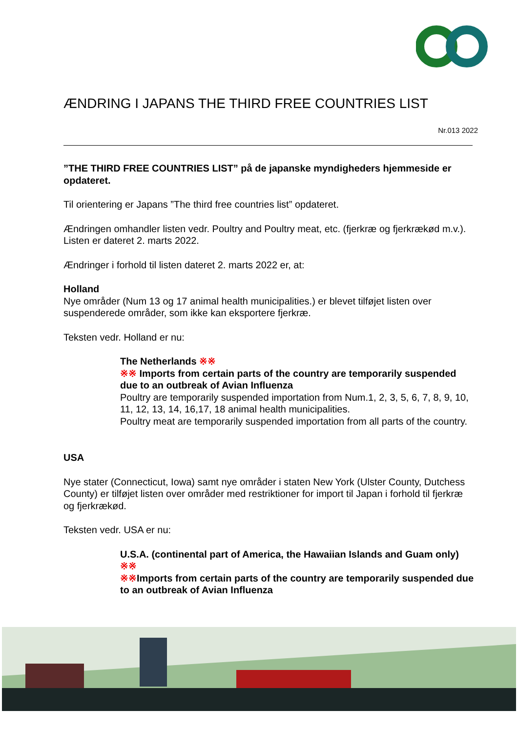ÆNDRING I JAPANS THE THIRD FREE COUNTRIES LIST
Nr.013 2022
”THE THIRD FREE COUNTRIES LIST” på de japanske myndigheders hjemmeside er opdateret.
Til orientering er Japans ”The third free countries list” opdateret.
Ændringen omhandler listen vedr. Poultry and Poultry meat, etc. (fjerkræ og fjerkrækød m.v.). Listen er dateret 2. marts 2022.
Ændringer i forhold til listen dateret 2. marts 2022 er, at:
Holland
Nye områder (Num 13 og 17 animal health municipalities.) er blevet tilføjet listen over suspenderede områder, som ikke kan eksportere fjerkræ.
Teksten vedr. Holland er nu:
The Netherlands ※※
※※ Imports from certain parts of the country are temporarily suspended due to an outbreak of Avian Influenza
Poultry are temporarily suspended importation from Num.1, 2, 3, 5, 6, 7, 8, 9, 10, 11, 12, 13, 14, 16,17, 18 animal health municipalities.
Poultry meat are temporarily suspended importation from all parts of the country.
USA
Nye stater (Connecticut, Iowa) samt nye områder i staten New York (Ulster County, Dutchess County) er tilføjet listen over områder med restriktioner for import til Japan i forhold til fjerkræ og fjerkrækød.
Teksten vedr. USA er nu:
U.S.A. (continental part of America, the Hawaiian Islands and Guam only) ※※
※※Imports from certain parts of the country are temporarily suspended due to an outbreak of Avian Influenza